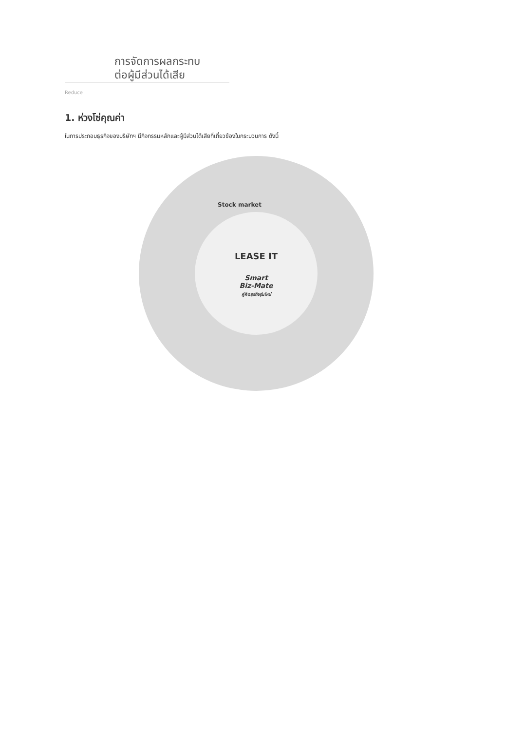การจัดการผลกระทบ
ต่อผู้มีส่วนได้เสีย
Reduce
1. ห่วงโซ่คุณค่า
ในการประกอบธุรกิจของบริษัทฯ มีกิจกรรมหลักและผู้มีส่วนได้เสียที่เกี่ยวข้องในกระบวนการ ดังนี้
LEASE IT
Smart
Biz-Mate
คู่คิดธุรกิจรุ่นใหม่
Stock market